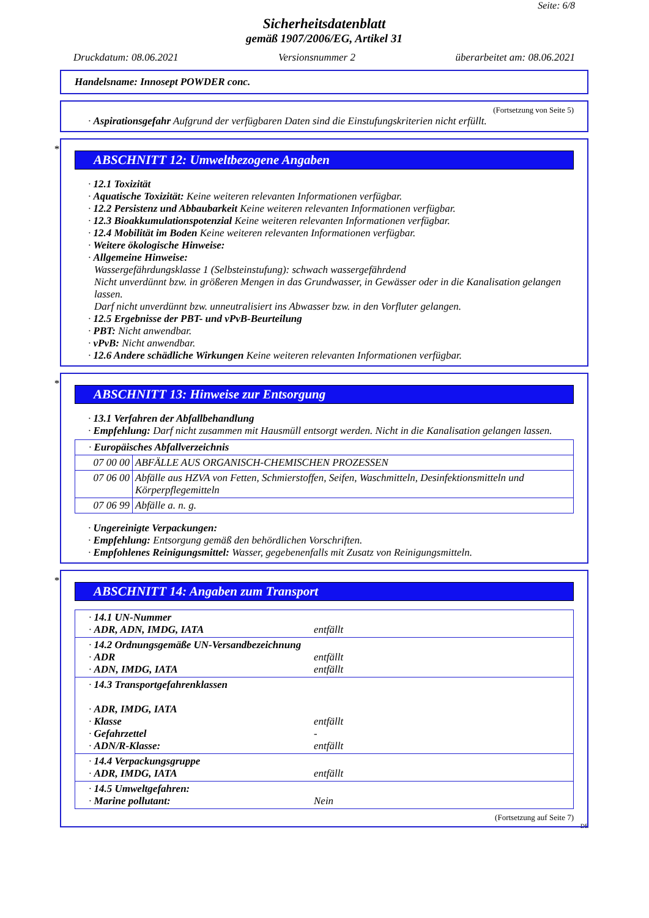Seite: 6/8
Sicherheitsdatenblatt
gemäß 1907/2006/EG, Artikel 31
Druckdatum: 08.06.2021 Versionsnummer 2 überarbeitet am: 08.06.2021
Handelsname: Innosept POWDER conc.
(Fortsetzung von Seite 5)
· Aspirationsgefahr Aufgrund der verfügbaren Daten sind die Einstufungskriterien nicht erfüllt.
*
ABSCHNITT 12: Umweltbezogene Angaben
· 12.1 Toxizität
· Aquatische Toxizität: Keine weiteren relevanten Informationen verfügbar.
· 12.2 Persistenz und Abbaubarkeit Keine weiteren relevanten Informationen verfügbar.
· 12.3 Bioakkumulationspotenzial Keine weiteren relevanten Informationen verfügbar.
· 12.4 Mobilität im Boden Keine weiteren relevanten Informationen verfügbar.
· Weitere ökologische Hinweise:
· Allgemeine Hinweise:
Wassergefährdungsklasse 1 (Selbsteinstufung): schwach wassergefährdend
Nicht unverdünnt bzw. in größeren Mengen in das Grundwasser, in Gewässer oder in die Kanalisation gelangen lassen.
Darf nicht unverdünnt bzw. unneutralisiert ins Abwasser bzw. in den Vorfluter gelangen.
· 12.5 Ergebnisse der PBT- und vPvB-Beurteilung
· PBT: Nicht anwendbar.
· vPvB: Nicht anwendbar.
· 12.6 Andere schädliche Wirkungen Keine weiteren relevanten Informationen verfügbar.
*
ABSCHNITT 13: Hinweise zur Entsorgung
· 13.1 Verfahren der Abfallbehandlung
· Empfehlung: Darf nicht zusammen mit Hausmüll entsorgt werden. Nicht in die Kanalisation gelangen lassen.
| · Europäisches Abfallverzeichnis | |
| 07 00 00 | ABFÄLLE AUS ORGANISCH-CHEMISCHEN PROZESSEN |
| 07 06 00 | Abfälle aus HZVA von Fetten, Schmierstoffen, Seifen, Waschmitteln, Desinfektionsmitteln und Körperpflegemitteln |
| 07 06 99 | Abfälle a. n. g. |
· Ungereinigte Verpackungen:
· Empfehlung: Entsorgung gemäß den behördlichen Vorschriften.
· Empfohlenes Reinigungsmittel: Wasser, gegebenenfalls mit Zusatz von Reinigungsmitteln.
*
ABSCHNITT 14: Angaben zum Transport
| · 14.1 UN-Nummer · ADR, ADN, IMDG, IATA | entfällt |
| · 14.2 Ordnungsgemäße UN-Versandbezeichnung · ADR · ADN, IMDG, IATA | entfällt entfällt |
| · 14.3 Transportgefahrenklassen · ADR, IMDG, IATA · Klasse · Gefahrzettel · ADN/R-Klasse: | entfällt - entfällt |
| · 14.4 Verpackungsgruppe · ADR, IMDG, IATA | entfällt |
| · 14.5 Umweltgefahren: · Marine pollutant: | Nein |
(Fortsetzung auf Seite 7)
DE